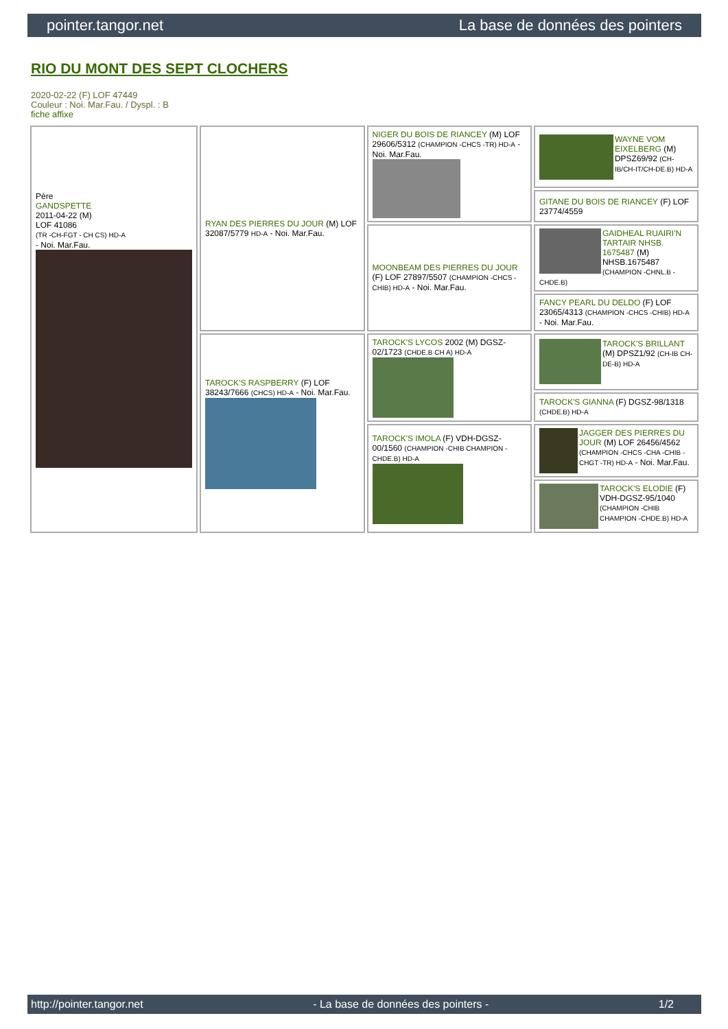pointer.tangor.net La base de données des pointers
RIO DU MONT DES SEPT CLOCHERS
2020-02-22 (F) LOF 47449
Couleur : Noi. Mar.Fau. / Dyspl. : B
fiche affixe
| Père GANDSPETTE 2011-04-22 (M) LOF 41086 (TR -CH-FGT - CH CS) HD-A - Noi. Mar.Fau. | RYAN DES PIERRES DU JOUR (M) LOF 32087/5779 HD-A - Noi. Mar.Fau. | NIGER DU BOIS DE RIANCEY (M) LOF 29606/5312 (CHAMPION -CHCS -TR) HD-A - Noi. Mar.Fau. | WAYNE VOM EIXELBERG (M) DPSZ69/92 (CH-IB/CH-IT/CH-DE.B) HD-A |
| | | | GITANE DU BOIS DE RIANCEY (F) LOF 23774/4559 |
| | | MOONBEAM DES PIERRES DU JOUR (F) LOF 27897/5507 (CHAMPION -CHCS -CHIB) HD-A - Noi. Mar.Fau. | GAIDHEAL RUAIRI'N TARTAIR NHSB. 1675487 (M) NHSB.1675487 (CHAMPION -CHNL.B -CHDE.B) |
| | | | FANCY PEARL DU DELDO (F) LOF 23065/4313 (CHAMPION -CHCS -CHIB) HD-A - Noi. Mar.Fau. |
| | TAROCK'S RASPBERRY (F) LOF 38243/7666 (CHCS) HD-A - Noi. Mar.Fau. | TAROCK'S LYCOS 2002 (M) DGSZ-02/1723 (CHDE.B CH A) HD-A | TAROCK'S BRILLANT (M) DPSZ1/92 (CH-IB CH-DE-B) HD-A |
| | | | TAROCK'S GIANNA (F) DGSZ-98/1318 (CHDE.B) HD-A |
| | | TAROCK'S IMOLA (F) VDH-DGSZ-00/1560 (CHAMPION -CHIB CHAMPION -CHDE.B) HD-A | JAGGER DES PIERRES DU JOUR (M) LOF 26456/4562 (CHAMPION -CHCS -CHA -CHIB -CHGT -TR) HD-A - Noi. Mar.Fau. |
| | | | TAROCK'S ELODIE (F) VDH-DGSZ-95/1040 (CHAMPION -CHIB CHAMPION -CHDE.B) HD-A |
http://pointer.tangor.net - La base de données des pointers - 1/2